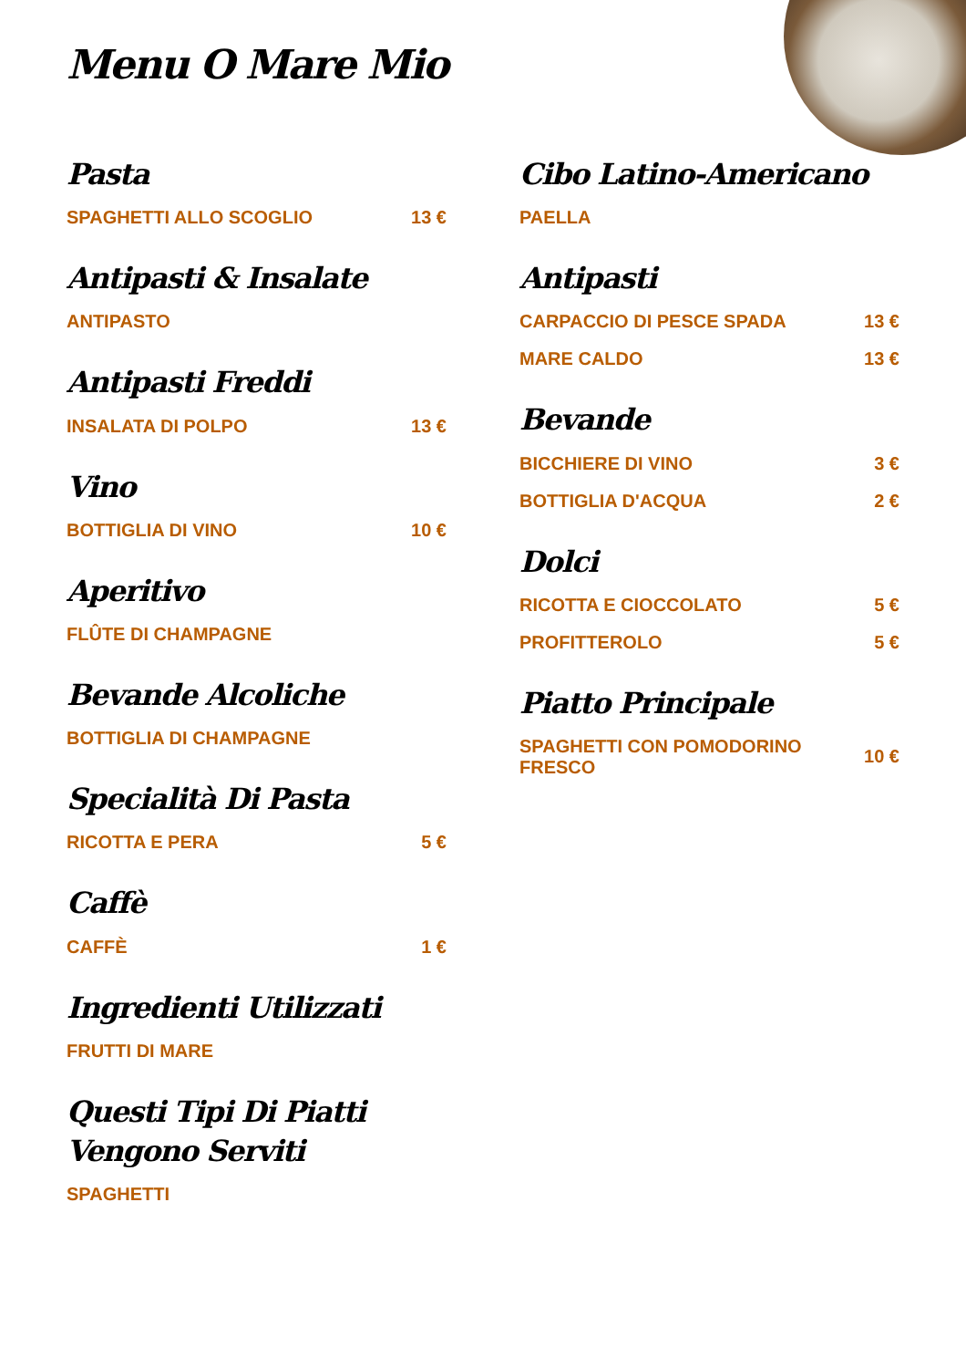Menu O Mare Mio
Pasta
SPAGHETTI ALLO SCOGLIO 13 €
Antipasti & Insalate
ANTIPASTO
Antipasti Freddi
INSALATA DI POLPO 13 €
Vino
BOTTIGLIA DI VINO 10 €
Aperitivo
FLÛTE DI CHAMPAGNE
Bevande Alcoliche
BOTTIGLIA DI CHAMPAGNE
Specialità Di Pasta
RICOTTA E PERA 5 €
Caffè
CAFFÈ 1 €
Ingredienti Utilizzati
FRUTTI DI MARE
Questi Tipi Di Piatti Vengono Serviti
SPAGHETTI
Cibo Latino-Americano
PAELLA
Antipasti
CARPACCIO DI PESCE SPADA 13 €
MARE CALDO 13 €
Bevande
BICCHIERE DI VINO 3 €
BOTTIGLIA D'ACQUA 2 €
Dolci
RICOTTA E CIOCCOLATO 5 €
PROFITTEROLO 5 €
Piatto Principale
SPAGHETTI CON POMODORINO FRESCO 10 €